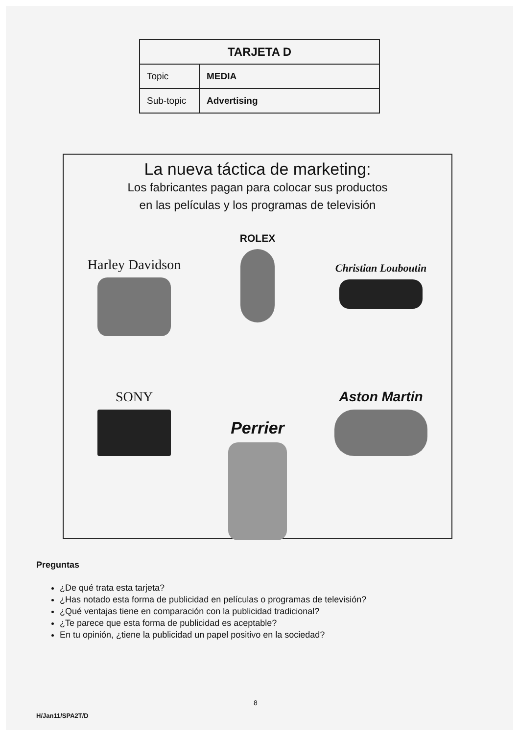| TARJETA D | |
| --- | --- |
| Topic | MEDIA |
| Sub-topic | Advertising |
La nueva táctica de marketing:
Los fabricantes pagan para colocar sus productos
en las películas y los programas de televisión
Harley Davidson
ROLEX
Christian Louboutin
SONY
Perrier
Aston Martin
Preguntas
¿De qué trata esta tarjeta?
¿Has notado esta forma de publicidad en películas o programas de televisión?
¿Qué ventajas tiene en comparación con la publicidad tradicional?
¿Te parece que esta forma de publicidad es aceptable?
En tu opinión, ¿tiene la publicidad un papel positivo en la sociedad?
8
H/Jan11/SPA2T/D